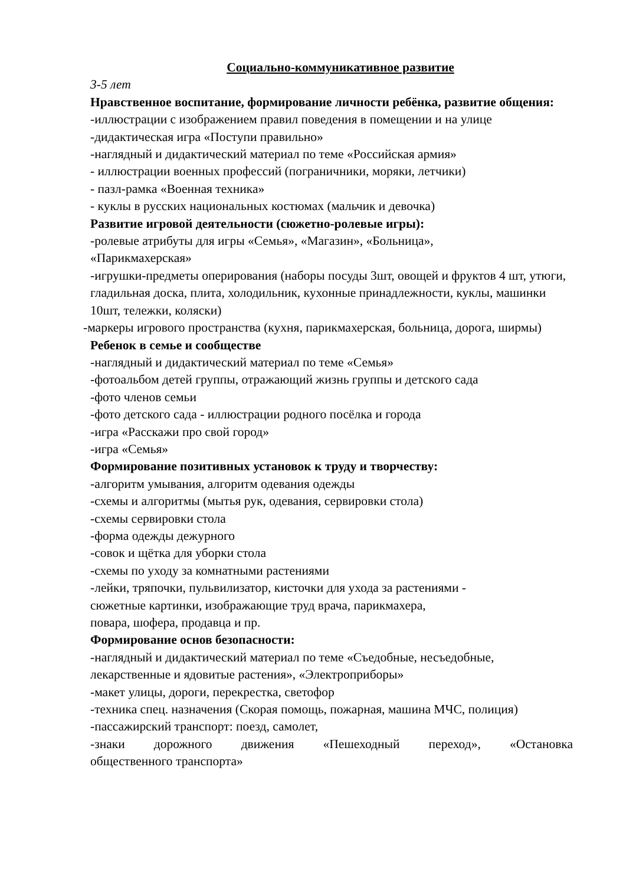Социально-коммуникативное развитие
3-5 лет
Нравственное воспитание, формирование личности ребёнка, развитие общения:
-иллюстрации с изображением правил поведения в помещении и на улице
-дидактическая игра «Поступи правильно»
-наглядный и дидактический материал по теме «Российская армия»
- иллюстрации военных профессий (пограничники, моряки, летчики)
- пазл-рамка «Военная техника»
- куклы в русских национальных костюмах (мальчик и девочка)
Развитие игровой деятельности (сюжетно-ролевые игры):
-ролевые атрибуты для игры «Семья», «Магазин», «Больница»,
«Парикмахерская»
-игрушки-предметы оперирования (наборы посуды 3шт, овощей и фруктов 4 шт, утюги, гладильная доска, плита, холодильник, кухонные принадлежности, куклы, машинки 10шт, тележки, коляски)
-маркеры игрового пространства (кухня, парикмахерская, больница, дорога, ширмы)
Ребенок в семье и сообществе
-наглядный и дидактический материал по теме «Семья»
-фотоальбом детей группы, отражающий жизнь группы и детского сада
-фото членов семьи
-фото детского сада - иллюстрации родного посёлка и города
-игра «Расскажи про свой город»
-игра «Семья»
Формирование позитивных установок к труду и творчеству:
-алгоритм умывания, алгоритм одевания одежды
-схемы и алгоритмы (мытья рук, одевания, сервировки стола)
-схемы сервировки стола
-форма одежды дежурного
-совок и щётка для уборки стола
-схемы по уходу за комнатными растениями
-лейки, тряпочки, пульвилизатор, кисточки для ухода за растениями -
сюжетные картинки, изображающие труд врача, парикмахера,
повара, шофера, продавца и пр.
Формирование основ безопасности:
-наглядный и дидактический материал по теме «Съедобные, несъедобные, лекарственные и ядовитые растения», «Электроприборы»
-макет улицы, дороги, перекрестка, светофор
-техника спец. назначения (Скорая помощь, пожарная, машина МЧС, полиция)
-пассажирский транспорт: поезд, самолет,
-знаки дорожного движения «Пешеходный переход», «Остановка
общественного транспорта»